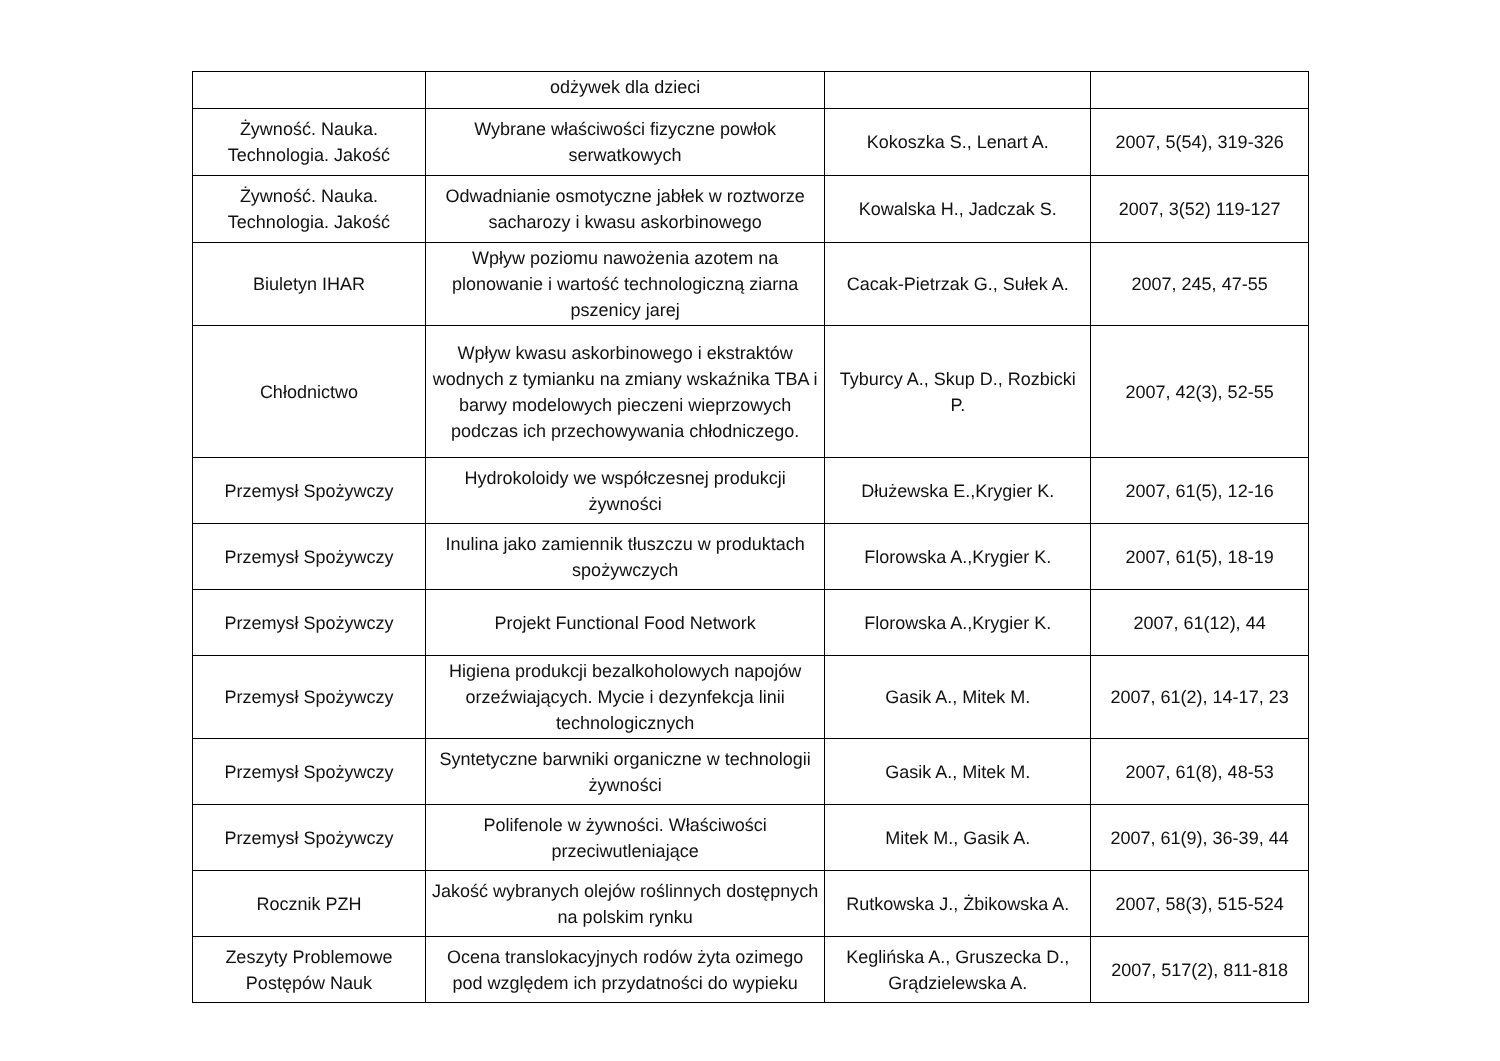| | odżywek dla dzieci | | |
| Żywność. Nauka. Technologia. Jakość | Wybrane właściwości fizyczne powłok serwatkowych | Kokoszka S., Lenart A. | 2007, 5(54), 319-326 |
| Żywność. Nauka. Technologia. Jakość | Odwadnianie osmotyczne jabłek w roztworze sacharozy i kwasu askorbinowego | Kowalska H., Jadczak S. | 2007, 3(52) 119-127 |
| Biuletyn IHAR | Wpływ poziomu nawożenia azotem na plonowanie i wartość technologiczną ziarna pszenicy jarej | Cacak-Pietrzak G., Sułek A. | 2007, 245, 47-55 |
| Chłodnictwo | Wpływ kwasu askorbinowego i ekstraktów wodnych z tymianku na zmiany wskaźnika TBA i barwy modelowych pieczeni wieprzowych podczas ich przechowywania chłodniczego. | Tyburcy A., Skup D., Rozbicki P. | 2007, 42(3), 52-55 |
| Przemysł Spożywczy | Hydrokoloidy we współczesnej produkcji żywności | Dłużewska E.,Krygier K. | 2007, 61(5), 12-16 |
| Przemysł Spożywczy | Inulina jako zamiennik tłuszczu w produktach spożywczych | Florowska A.,Krygier K. | 2007, 61(5), 18-19 |
| Przemysł Spożywczy | Projekt Functional Food Network | Florowska A.,Krygier K. | 2007, 61(12), 44 |
| Przemysł Spożywczy | Higiena produkcji bezalkoholowych napojów orzeźwiających. Mycie i dezynfekcja linii technologicznych | Gasik A., Mitek M. | 2007, 61(2), 14-17, 23 |
| Przemysł Spożywczy | Syntetyczne barwniki organiczne w technologii żywności | Gasik A., Mitek M. | 2007, 61(8), 48-53 |
| Przemysł Spożywczy | Polifenole w żywności. Właściwości przeciwutleniające | Mitek M., Gasik A. | 2007, 61(9), 36-39, 44 |
| Rocznik PZH | Jakość wybranych olejów roślinnych dostępnych na polskim rynku | Rutkowska J., Żbikowska A. | 2007, 58(3), 515-524 |
| Zeszyty Problemowe Postępów Nauk | Ocena translokacyjnych rodów żyta ozimego pod względem ich przydatności do wypieku | Keglińska A., Gruszecka D., Grądzielewska A. | 2007, 517(2), 811-818 |